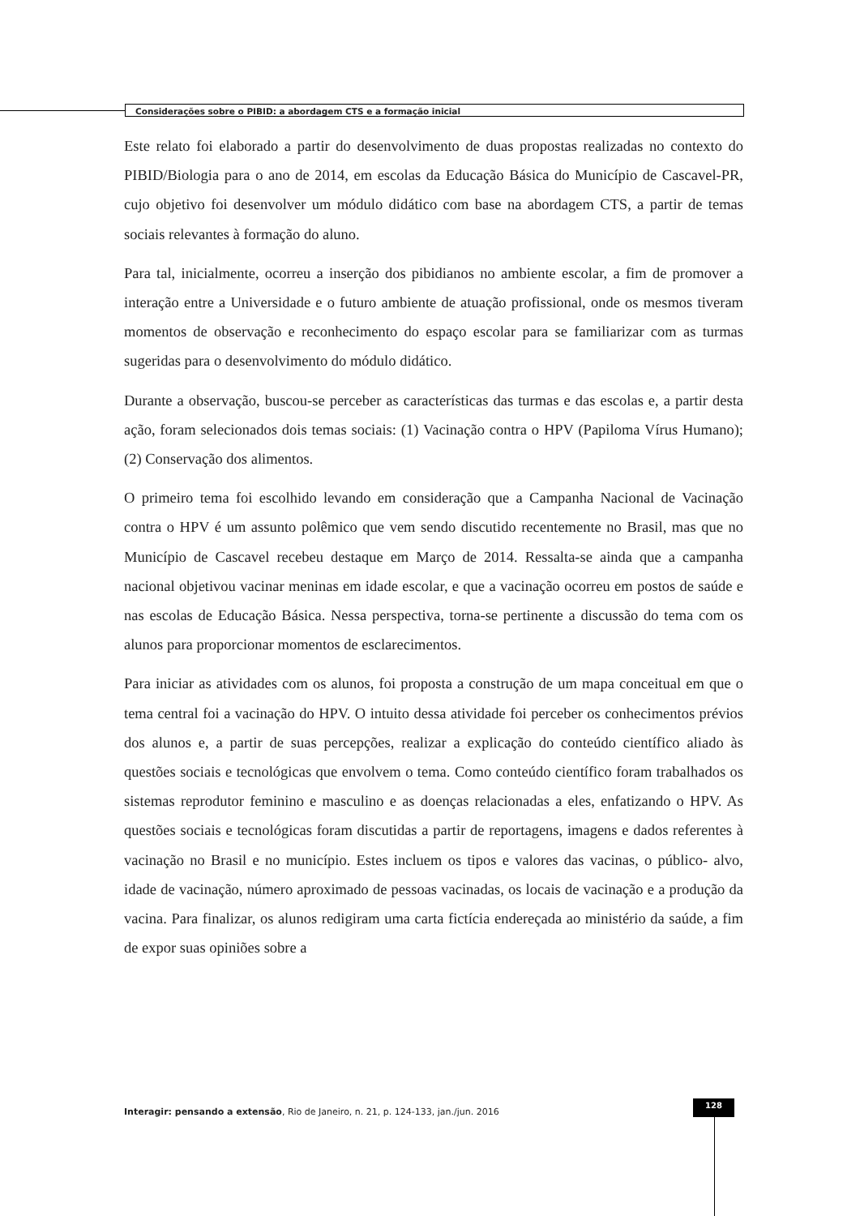Considerações sobre o PIBID: a abordagem CTS e a formação inicial
Este relato foi elaborado a partir do desenvolvimento de duas propostas realizadas no contexto do PIBID/Biologia para o ano de 2014, em escolas da Educação Básica do Município de Cascavel-PR, cujo objetivo foi desenvolver um módulo didático com base na abordagem CTS, a partir de temas sociais relevantes à formação do aluno.
Para tal, inicialmente, ocorreu a inserção dos pibidianos no ambiente escolar, a fim de promover a interação entre a Universidade e o futuro ambiente de atuação profissional, onde os mesmos tiveram momentos de observação e reconhecimento do espaço escolar para se familiarizar com as turmas sugeridas para o desenvolvimento do módulo didático.
Durante a observação, buscou-se perceber as características das turmas e das escolas e, a partir desta ação, foram selecionados dois temas sociais: (1) Vacinação contra o HPV (Papiloma Vírus Humano); (2) Conservação dos alimentos.
O primeiro tema foi escolhido levando em consideração que a Campanha Nacional de Vacinação contra o HPV é um assunto polêmico que vem sendo discutido recentemente no Brasil, mas que no Município de Cascavel recebeu destaque em Março de 2014. Ressalta-se ainda que a campanha nacional objetivou vacinar meninas em idade escolar, e que a vacinação ocorreu em postos de saúde e nas escolas de Educação Básica. Nessa perspectiva, torna-se pertinente a discussão do tema com os alunos para proporcionar momentos de esclarecimentos.
Para iniciar as atividades com os alunos, foi proposta a construção de um mapa conceitual em que o tema central foi a vacinação do HPV. O intuito dessa atividade foi perceber os conhecimentos prévios dos alunos e, a partir de suas percepções, realizar a explicação do conteúdo científico aliado às questões sociais e tecnológicas que envolvem o tema. Como conteúdo científico foram trabalhados os sistemas reprodutor feminino e masculino e as doenças relacionadas a eles, enfatizando o HPV. As questões sociais e tecnológicas foram discutidas a partir de reportagens, imagens e dados referentes à vacinação no Brasil e no município. Estes incluem os tipos e valores das vacinas, o público- alvo, idade de vacinação, número aproximado de pessoas vacinadas, os locais de vacinação e a produção da vacina. Para finalizar, os alunos redigiram uma carta fictícia endereçada ao ministério da saúde, a fim de expor suas opiniões sobre a
Interagir: pensando a extensão, Rio de Janeiro, n. 21, p. 124-133, jan./jun. 2016
128